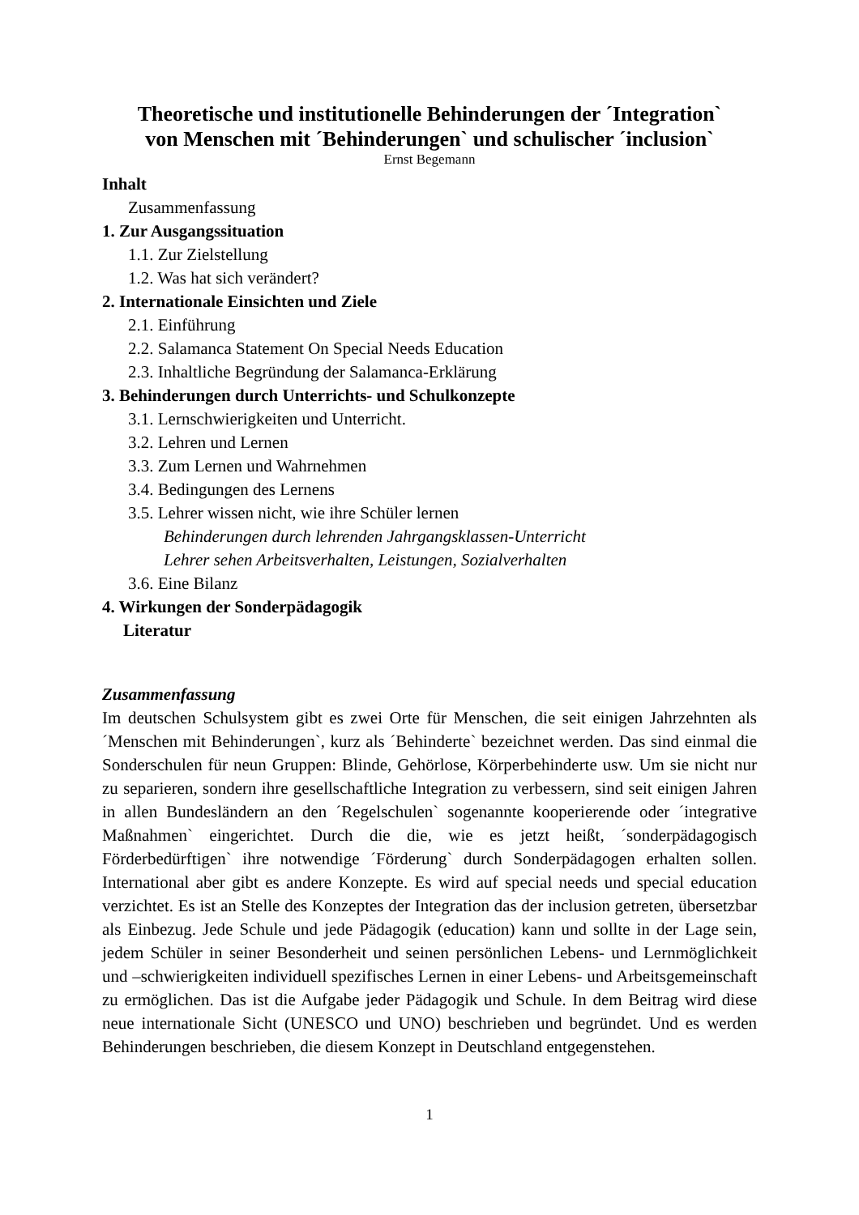Theoretische und institutionelle Behinderungen der ´Integration`
von Menschen mit ´Behinderungen` und schulischer ´inclusion`
Ernst Begemann
Inhalt
Zusammenfassung
1. Zur Ausgangssituation
1.1. Zur Zielstellung
1.2. Was hat sich verändert?
2. Internationale Einsichten und Ziele
2.1. Einführung
2.2. Salamanca Statement On Special Needs Education
2.3. Inhaltliche Begründung der Salamanca-Erklärung
3. Behinderungen durch Unterrichts- und Schulkonzepte
3.1. Lernschwierigkeiten und Unterricht.
3.2. Lehren und Lernen
3.3. Zum Lernen und Wahrnehmen
3.4. Bedingungen des Lernens
3.5. Lehrer wissen nicht, wie ihre Schüler lernen
Behinderungen durch lehrenden Jahrgangsklassen-Unterricht
Lehrer sehen Arbeitsverhalten, Leistungen, Sozialverhalten
3.6. Eine Bilanz
4. Wirkungen der Sonderpädagogik
Literatur
Zusammenfassung
Im deutschen Schulsystem gibt es zwei Orte für Menschen, die seit einigen Jahrzehnten als ´Menschen mit Behinderungen`, kurz als ´Behinderte` bezeichnet werden. Das sind einmal die Sonderschulen für neun Gruppen: Blinde, Gehörlose, Körperbehinderte usw. Um sie nicht nur zu separieren, sondern ihre gesellschaftliche Integration zu verbessern, sind seit einigen Jahren in allen Bundesländern an den ´Regelschulen` sogenannte kooperierende oder ´integrative Maßnahmen` eingerichtet. Durch die die, wie es jetzt heißt, ´sonderpädagogisch Förderbedürftigen` ihre notwendige ´Förderung` durch Sonderpädagogen erhalten sollen. International aber gibt es andere Konzepte. Es wird auf special needs und special education verzichtet. Es ist an Stelle des Konzeptes der Integration das der inclusion getreten, übersetzbar als Einbezug. Jede Schule und jede Pädagogik (education) kann und sollte in der Lage sein, jedem Schüler in seiner Besonderheit und seinen persönlichen Lebens- und Lernmöglichkeit und –schwierigkeiten individuell spezifisches Lernen in einer Lebens- und Arbeitsgemeinschaft zu ermöglichen. Das ist die Aufgabe jeder Pädagogik und Schule. In dem Beitrag wird diese neue internationale Sicht (UNESCO und UNO) beschrieben und begründet. Und es werden Behinderungen beschrieben, die diesem Konzept in Deutschland entgegenstehen.
1